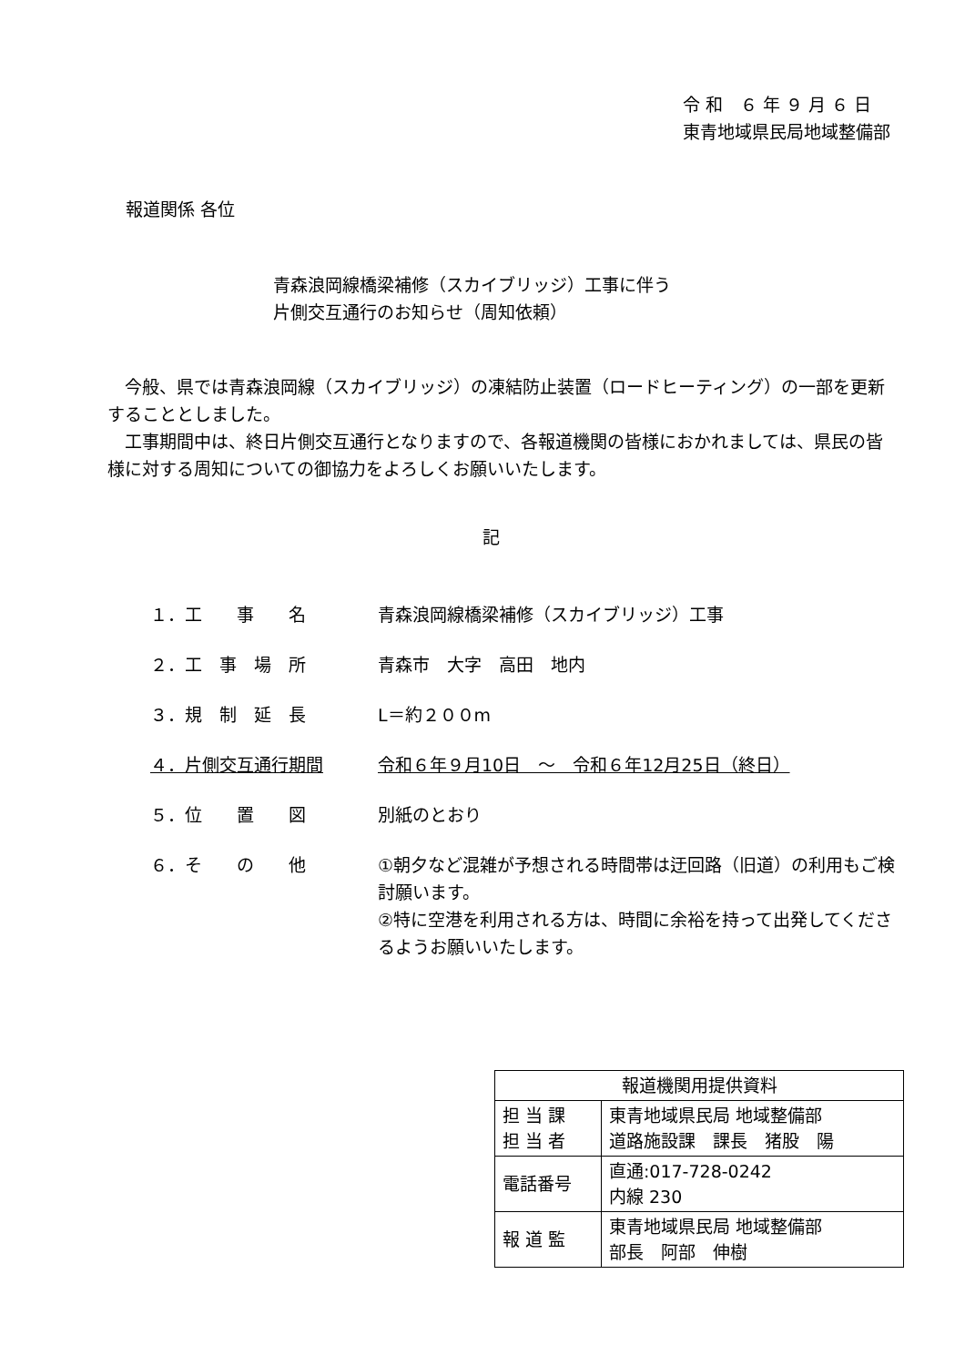令 和　６ 年 ９ 月 ６ 日
東青地域県民局地域整備部
報道関係 各位
青森浪岡線橋梁補修（スカイブリッジ）工事に伴う
片側交互通行のお知らせ（周知依頼）
　今般、県では青森浪岡線（スカイブリッジ）の凍結防止装置（ロードヒーティング）の一部を更新することとしました。
　工事期間中は、終日片側交互通行となりますので、各報道機関の皆様におかれましては、県民の皆様に対する周知についての御協力をよろしくお願いいたします。
記
１．工　　事　　名 青森浪岡線橋梁補修（スカイブリッジ）工事
２．工　事　場　所 青森市　大字　高田　地内
３．規　制　延　長 L＝約２００m
４．片側交互通行期間 令和６年９月10日　～　令和６年12月25日（終日）
５．位　　置　　図 別紙のとおり
６．そ　　の　　他 ①朝夕など混雑が予想される時間帯は迂回路（旧道）の利用もご検討願います。
②特に空港を利用される方は、時間に余裕を持って出発してくださるようお願いいたします。
| 報道機関用提供資料 | |
| --- | --- |
| 担 当 課 担 当 者 | 東青地域県民局 地域整備部 道路施設課 課長 猪股 陽 |
| 電話番号 | 直通:017-728-0242 内線 230 |
| 報 道 監 | 東青地域県民局 地域整備部 部長 阿部 伸樹 |